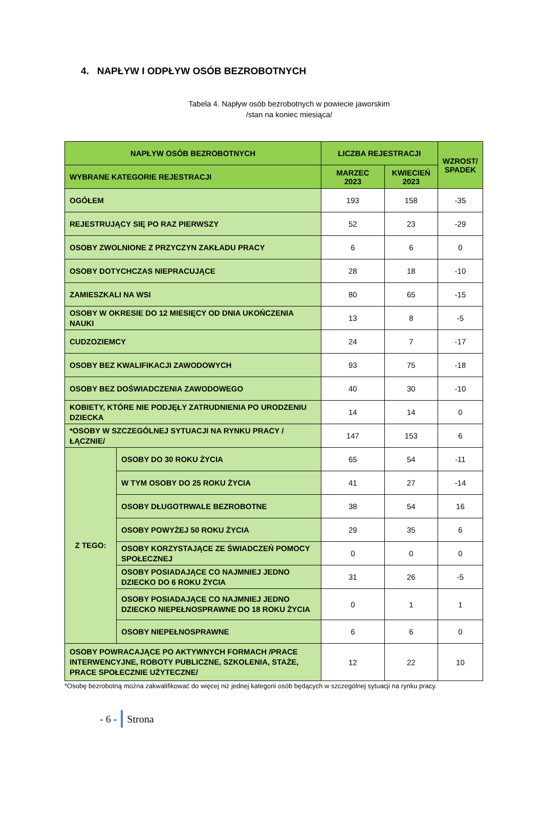4. NAPŁYW I ODPŁYW OSÓB BEZROBOTNYCH
Tabela 4. Napływ osób bezrobotnych w powiecie jaworskim
/stan na koniec miesiąca/
| NAPŁYW OSÓB BEZROBOTNYCH | | LICZBA REJESTRACJI | | WZROST/ SPADEK |
| --- | --- | --- | --- | --- |
| WYBRANE KATEGORIE REJESTRACJI | | MARZEC 2023 | KWIECIEŃ 2023 | |
| OGÓŁEM | | 193 | 158 | -35 |
| REJESTRUJĄCY SIĘ PO RAZ PIERWSZY | | 52 | 23 | -29 |
| OSOBY ZWOLNIONE Z PRZYCZYN ZAKŁADU PRACY | | 6 | 6 | 0 |
| OSOBY DOTYCHCZAS NIEPRACUJĄCE | | 28 | 18 | -10 |
| ZAMIESZKALI NA WSI | | 80 | 65 | -15 |
| OSOBY W OKRESIE DO 12 MIESIĘCY OD DNIA UKOŃCZENIA NAUKI | | 13 | 8 | -5 |
| CUDZOZIEMCY | | 24 | 7 | -17 |
| OSOBY BEZ KWALIFIKACJI ZAWODOWYCH | | 93 | 75 | -18 |
| OSOBY BEZ DOŚWIADCZENIA ZAWODOWEGO | | 40 | 30 | -10 |
| KOBIETY, KTÓRE NIE PODJĘŁY ZATRUDNIENIA PO URODZENIU DZIECKA | | 14 | 14 | 0 |
| *OSOBY W SZCZEGÓLNEJ SYTUACJI NA RYNKU PRACY /ŁĄCZNIE/ | | 147 | 153 | 6 |
| Z TEGO: | OSOBY DO 30 ROKU ŻYCIA | 65 | 54 | -11 |
| | W TYM OSOBY DO 25 ROKU ŻYCIA | 41 | 27 | -14 |
| | OSOBY DŁUGOTRWALE BEZROBOTNE | 38 | 54 | 16 |
| | OSOBY POWYŻEJ 50 ROKU ŻYCIA | 29 | 35 | 6 |
| | OSOBY KORZYSTAJĄCE ZE ŚWIADCZEŃ POMOCY SPOŁECZNEJ | 0 | 0 | 0 |
| | OSOBY POSIADAJĄCE CO NAJMNIEJ JEDNO DZIECKO DO 6 ROKU ŻYCIA | 31 | 26 | -5 |
| | OSOBY POSIADAJĄCE CO NAJMNIEJ JEDNO DZIECKO NIEPEŁNOSPRAWNE DO 18 ROKU ŻYCIA | 0 | 1 | 1 |
| | OSOBY NIEPEŁNOSPRAWNE | 6 | 6 | 0 |
| OSOBY POWRACAJĄCE PO AKTYWNYCH FORMACH /PRACE INTERWENCYJNE, ROBOTY PUBLICZNE, SZKOLENIA, STAŻE, PRACE SPOŁECZNIE UŻYTECZNE/ | | 12 | 22 | 10 |
*Osobę bezrobotną można zakwalifikować do więcej niż jednej kategorii osób będących w szczególnej sytuacji na rynku pracy.
- 6 - Strona